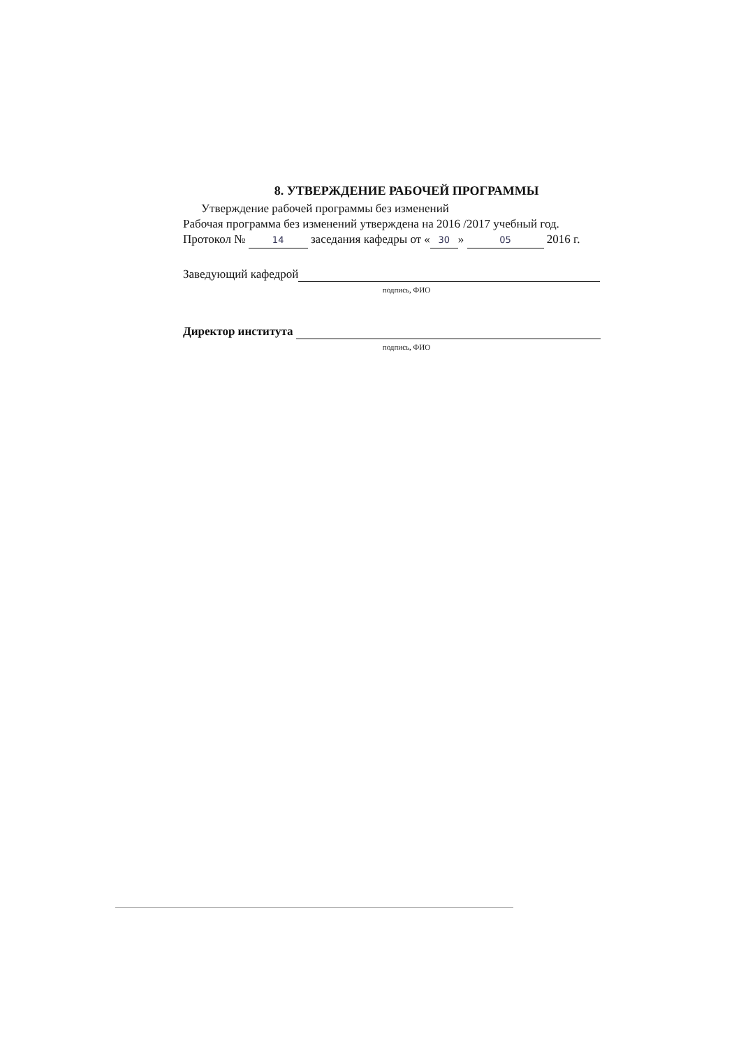8. УТВЕРЖДЕНИЕ РАБОЧЕЙ ПРОГРАММЫ
Утверждение рабочей программы без изменений
Рабочая программа без изменений утверждена на 2016 /2017 учебный год.
Протокол № 14 заседания кафедры от « 30 » 05 2016 г.
Заведующий кафедрой
подпись, ФИО
Директор института
подпись, ФИО